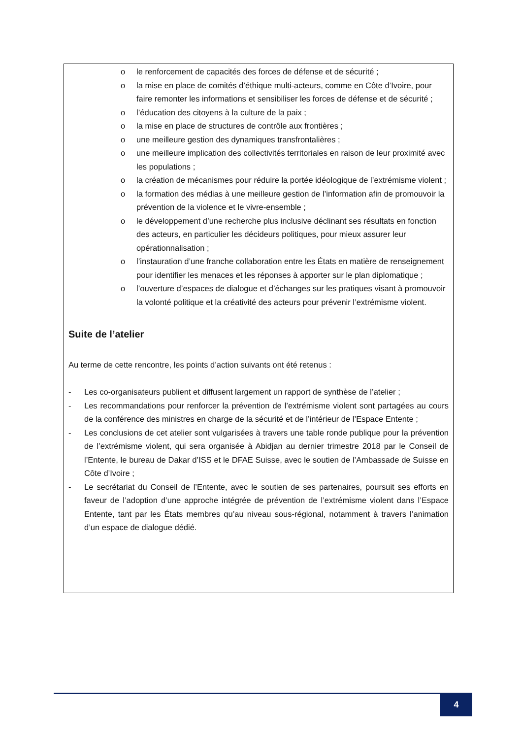o le renforcement de capacités des forces de défense et de sécurité ;
o la mise en place de comités d’éthique multi-acteurs, comme en Côte d’Ivoire, pour faire remonter les informations et sensibiliser les forces de défense et de sécurité ;
o l’éducation des citoyens à la culture de la paix ;
o la mise en place de structures de contrôle aux frontières ;
o une meilleure gestion des dynamiques transfrontalières ;
o une meilleure implication des collectivités territoriales en raison de leur proximité avec les populations ;
o la création de mécanismes pour réduire la portée idéologique de l’extrémisme violent ;
o la formation des médias à une meilleure gestion de l’information afin de promouvoir la prévention de la violence et le vivre-ensemble ;
o le développement d’une recherche plus inclusive déclinant ses résultats en fonction des acteurs, en particulier les décideurs politiques, pour mieux assurer leur opérationnalisation ;
o l’instauration d’une franche collaboration entre les États en matière de renseignement pour identifier les menaces et les réponses à apporter sur le plan diplomatique ;
o l’ouverture d’espaces de dialogue et d’échanges sur les pratiques visant à promouvoir la volonté politique et la créativité des acteurs pour prévenir l’extrémisme violent.
Suite de l’atelier
Au terme de cette rencontre, les points d’action suivants ont été retenus :
- Les co-organisateurs publient et diffusent largement un rapport de synthèse de l’atelier ;
- Les recommandations pour renforcer la prévention de l’extrémisme violent sont partagées au cours de la conférence des ministres en charge de la sécurité et de l’intérieur de l’Espace Entente ;
- Les conclusions de cet atelier sont vulgarisées à travers une table ronde publique pour la prévention de l’extrémisme violent, qui sera organisée à Abidjan au dernier trimestre 2018 par le Conseil de l’Entente, le bureau de Dakar d’ISS et le DFAE Suisse, avec le soutien de l’Ambassade de Suisse en Côte d’Ivoire ;
- Le secrétariat du Conseil de l’Entente, avec le soutien de ses partenaires, poursuit ses efforts en faveur de l’adoption d’une approche intégrée de prévention de l’extrémisme violent dans l’Espace Entente, tant par les États membres qu’au niveau sous-régional, notamment à travers l’animation d’un espace de dialogue dédié.
4